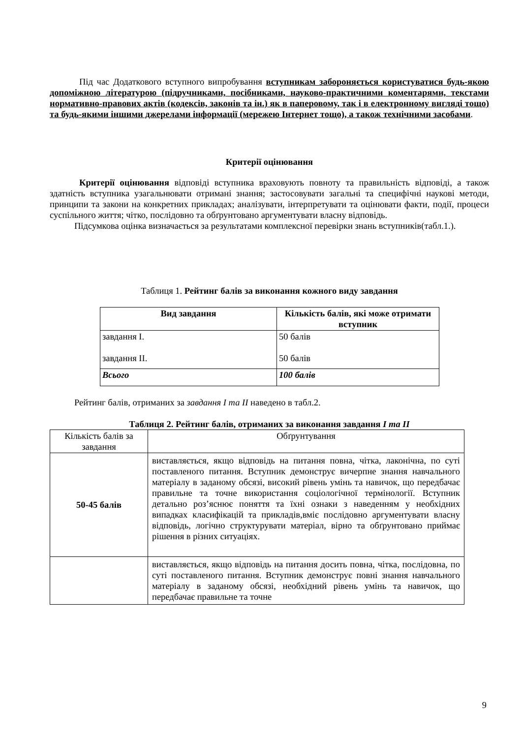Під час Додаткового вступного випробування вступникам забороняється користуватися будь-якою допоміжною літературою (підручниками, посібниками, науково-практичними коментарями, текстами нормативно-правових актів (кодексів, законів та ін.) як в паперовому, так і в електронному вигляді тощо) та будь-якими іншими джерелами інформації (мережею Інтернет тощо), а також технічними засобами.
Критерії оцінювання
Критерії оцінювання відповіді вступника враховують повноту та правильність відповіді, а також здатність вступника узагальнювати отримані знання; застосовувати загальні та специфічні наукові методи, принципи та закони на конкретних прикладах; аналізувати, інтерпретувати та оцінювати факти, події, процеси суспільного життя; чітко, послідовно та обґрунтовано аргументувати власну відповідь.
Підсумкова оцінка визначається за результатами комплексної перевірки знань вступників(табл.1.).
Таблиця 1. Рейтинг балів за виконання кожного виду завдання
| Вид завдання | Кількість балів, які може отримати вступник |
| --- | --- |
| завдання І. завдання ІІ. | 50 балів 50 балів |
| Всього | 100 балів |
Рейтинг балів, отриманих за завдання І та ІІ наведено в табл.2.
Таблиця 2. Рейтинг балів, отриманих за виконання завдання І та ІІ
| Кількість балів за завдання | Обґрунтування |
| 50-45 балів | виставляється, якщо відповідь на питання повна, чітка, лаконічна, по суті поставленого питання. Вступник демонструє вичерпне знання навчального матеріалу в заданому обсязі, високий рівень умінь та навичок, що передбачає правильне та точне використання соціологічної термінології. Вступник детально роз’яснює поняття та їхні ознаки з наведенням у необхідних випадках класифікацій та прикладів,вміє послідовно аргументувати власну відповідь, логічно структурувати матеріал, вірно та обґрунтовано приймає рішення в різних ситуаціях. |
| | виставляється, якщо відповідь на питання досить повна, чітка, послідовна, по суті поставленого питання. Вступник демонструє повні знання навчального матеріалу в заданому обсязі, необхідний рівень умінь та навичок, що передбачає правильне та точне |
9